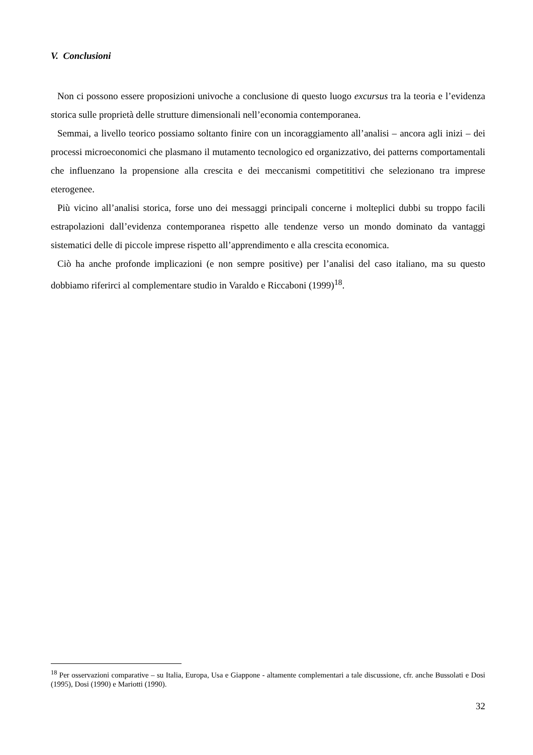V. Conclusioni
Non ci possono essere proposizioni univoche a conclusione di questo luogo excursus tra la teoria e l’evidenza storica sulle proprietà delle strutture dimensionali nell’economia contemporanea.
Semmai, a livello teorico possiamo soltanto finire con un incoraggiamento all’analisi – ancora agli inizi – dei processi microeconomici che plasmano il mutamento tecnologico ed organizzativo, dei patterns comportamentali che influenzano la propensione alla crescita e dei meccanismi competititivi che selezionano tra imprese eterogenee.
Più vicino all’analisi storica, forse uno dei messaggi principali concerne i molteplici dubbi su troppo facili estrapolazioni dall’evidenza contemporanea rispetto alle tendenze verso un mondo dominato da vantaggi sistematici delle di piccole imprese rispetto all’apprendimento e alla crescita economica.
Ciò ha anche profonde implicazioni (e non sempre positive) per l’analisi del caso italiano, ma su questo dobbiamo riferirci al complementare studio in Varaldo e Riccaboni (1999)<sup>18</sup>.
<sup>18</sup> Per osservazioni comparative – su Italia, Europa, Usa e Giappone - altamente complementari a tale discussione, cfr. anche Bussolati e Dosi (1995), Dosi (1990) e Mariotti (1990).
32